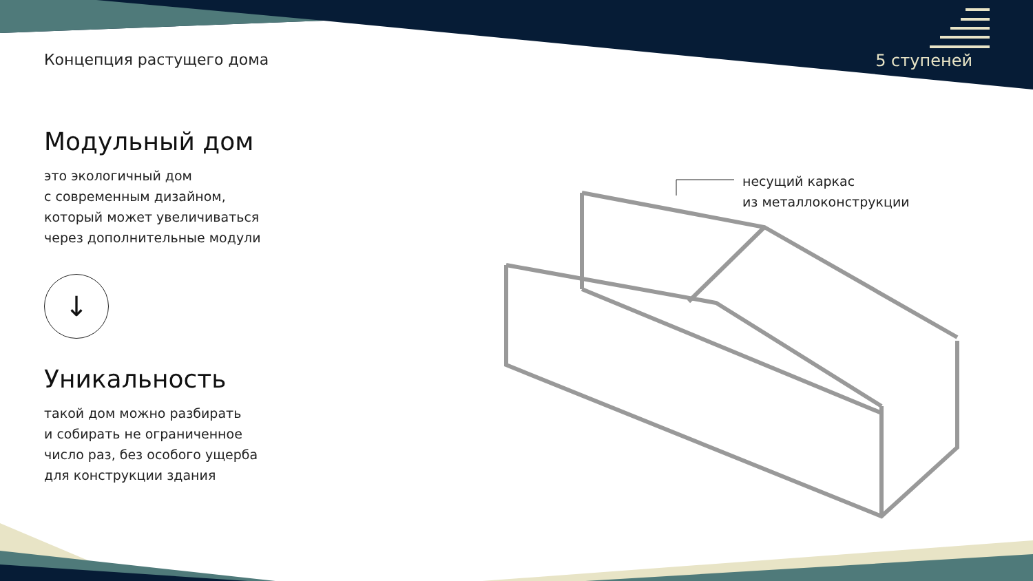Концепция растущего дома 5 ступеней
Модульный дом
это экологичный дом
с современным дизайном,
который может увеличиваться
через дополнительные модули
↓
Уникальность
такой дом можно разбирать
и собирать не ограниченное
число раз, без особого ущерба
для конструкции здания
несущий каркас
из металлоконструкции